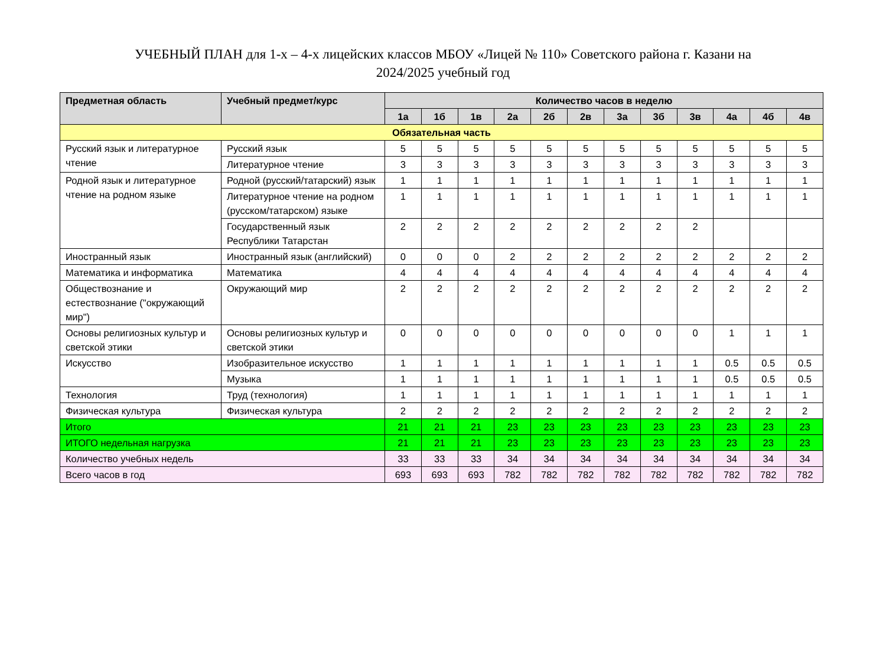УЧЕБНЫЙ ПЛАН для 1-х – 4-х лицейских классов МБОУ «Лицей № 110» Советского района г. Казани на
2024/2025 учебный год
| Предметная область | Учебный предмет/курс | Количество часов в неделю | | | | | | | | | | | |
| --- | --- | --- | --- | --- | --- | --- | --- | --- | --- | --- | --- | --- | --- |
| | | 1а | 1б | 1в | 2а | 2б | 2в | 3а | 3б | 3в | 4а | 4б | 4в |
| Обязательная часть | | | | | | | | | | | | | |
| Русский язык и литературное чтение | Русский язык | 5 | 5 | 5 | 5 | 5 | 5 | 5 | 5 | 5 | 5 | 5 | 5 |
| | Литературное чтение | 3 | 3 | 3 | 3 | 3 | 3 | 3 | 3 | 3 | 3 | 3 | 3 |
| Родной язык и литературное чтение на родном языке | Родной (русский/татарский) язык | 1 | 1 | 1 | 1 | 1 | 1 | 1 | 1 | 1 | 1 | 1 | 1 |
| | Литературное чтение на родном (русском/татарском) языке | 1 | 1 | 1 | 1 | 1 | 1 | 1 | 1 | 1 | 1 | 1 | 1 |
| | Государственный язык Республики Татарстан | 2 | 2 | 2 | 2 | 2 | 2 | 2 | 2 | 2 | | | |
| Иностранный язык | Иностранный язык (английский) | 0 | 0 | 0 | 2 | 2 | 2 | 2 | 2 | 2 | 2 | 2 | 2 |
| Математика и информатика | Математика | 4 | 4 | 4 | 4 | 4 | 4 | 4 | 4 | 4 | 4 | 4 | 4 |
| Обществознание и естествознание ("окружающий мир") | Окружающий мир | 2 | 2 | 2 | 2 | 2 | 2 | 2 | 2 | 2 | 2 | 2 | 2 |
| Основы религиозных культур и светской этики | Основы религиозных культур и светской этики | 0 | 0 | 0 | 0 | 0 | 0 | 0 | 0 | 0 | 1 | 1 | 1 |
| Искусство | Изобразительное искусство | 1 | 1 | 1 | 1 | 1 | 1 | 1 | 1 | 1 | 0.5 | 0.5 | 0.5 |
| | Музыка | 1 | 1 | 1 | 1 | 1 | 1 | 1 | 1 | 1 | 0.5 | 0.5 | 0.5 |
| Технология | Труд (технология) | 1 | 1 | 1 | 1 | 1 | 1 | 1 | 1 | 1 | 1 | 1 | 1 |
| Физическая культура | Физическая культура | 2 | 2 | 2 | 2 | 2 | 2 | 2 | 2 | 2 | 2 | 2 | 2 |
| Итого | | 21 | 21 | 21 | 23 | 23 | 23 | 23 | 23 | 23 | 23 | 23 | 23 |
| ИТОГО недельная нагрузка | | 21 | 21 | 21 | 23 | 23 | 23 | 23 | 23 | 23 | 23 | 23 | 23 |
| Количество учебных недель | | 33 | 33 | 33 | 34 | 34 | 34 | 34 | 34 | 34 | 34 | 34 | 34 |
| Всего часов в год | | 693 | 693 | 693 | 782 | 782 | 782 | 782 | 782 | 782 | 782 | 782 | 782 |